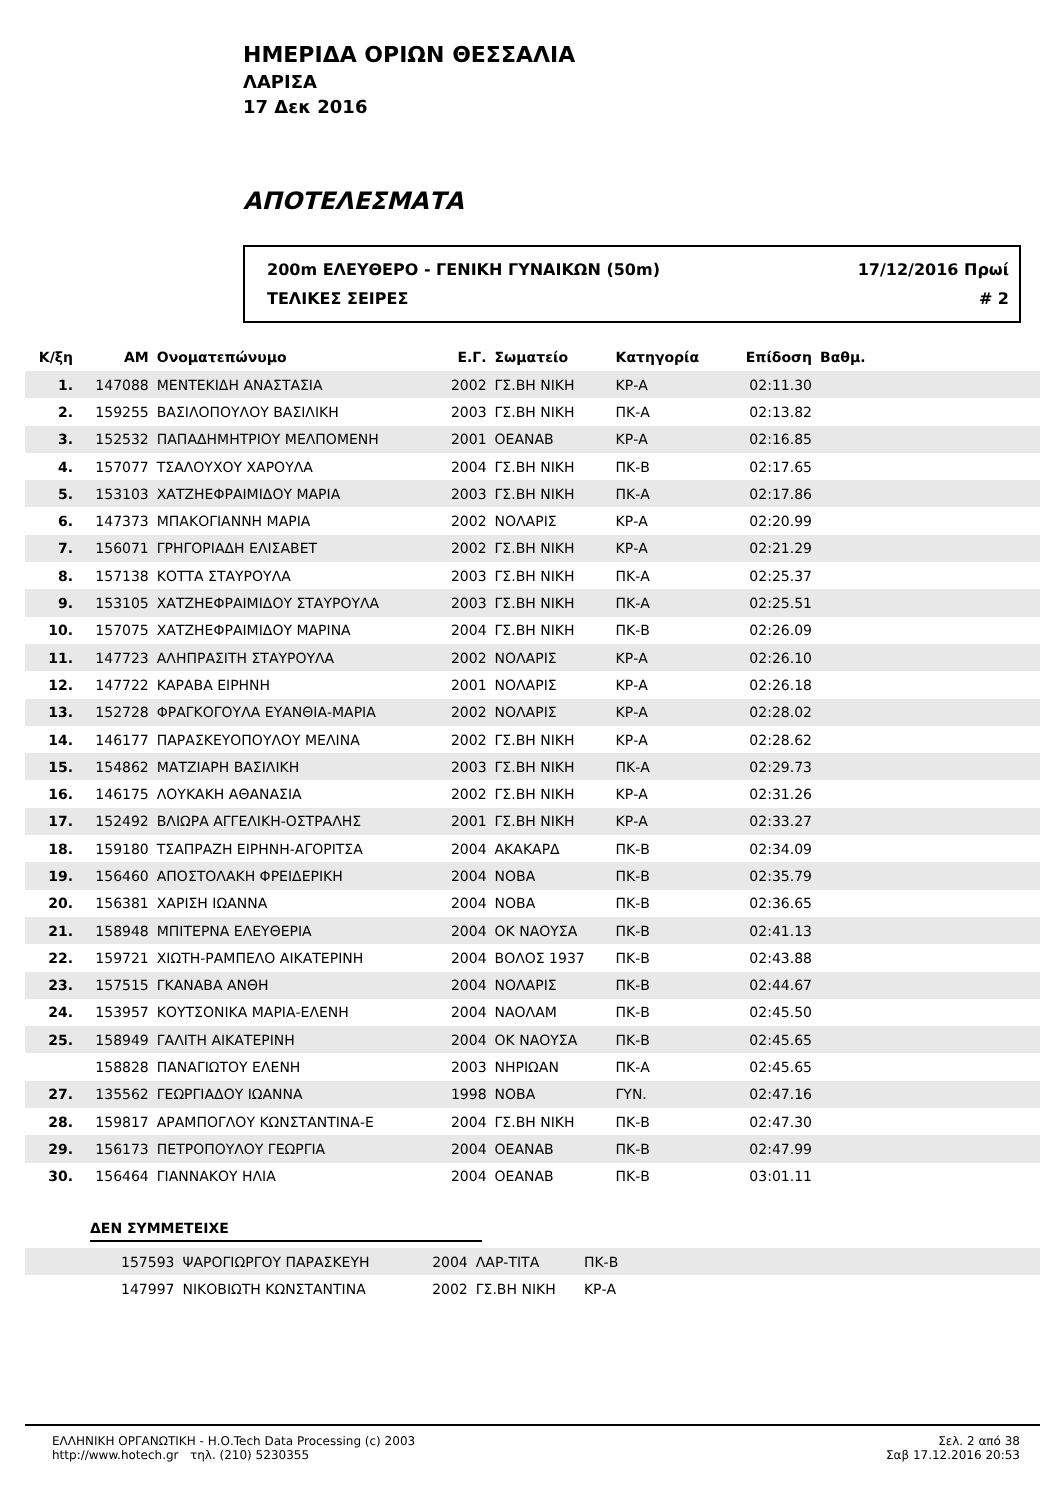ΗΜΕΡΙΔΑ ΟΡΙΩΝ ΘΕΣΣΑΛΙΑ
ΛΑΡΙΣΑ
17 Δεκ 2016
ΑΠΟΤΕΛΕΣΜΑΤΑ
200m ΕΛΕΥΘΕΡΟ - ΓΕΝΙΚΗ ΓΥΝΑΙΚΩΝ (50m) 17/12/2016 Πρωί
ΤΕΛΙΚΕΣ ΣΕΙΡΕΣ # 2
| Κ/ξη | ΑΜ | Ονοματεπώνυμο | Ε.Γ. | Σωματείο | Κατηγορία | Επίδοση | Βαθμ. | |
| --- | --- | --- | --- | --- | --- | --- | --- | --- |
| 1. | 147088 | ΜΕΝΤΕΚΙΔΗ ΑΝΑΣΤΑΣΙΑ | 2002 | ΓΣ.ΒΗ ΝΙΚΗ | ΚΡ-Α | 02:11.30 | | |
| 2. | 159255 | ΒΑΣΙΛΟΠΟΥΛΟΥ ΒΑΣΙΛΙΚΗ | 2003 | ΓΣ.ΒΗ ΝΙΚΗ | ΠΚ-Α | 02:13.82 | | |
| 3. | 152532 | ΠΑΠΑΔΗΜΗΤΡΙΟΥ ΜΕΛΠΟΜΕΝΗ | 2001 | ΟΕΑΝΑΒ | ΚΡ-Α | 02:16.85 | | |
| 4. | 157077 | ΤΣΑΛΟΥΧΟΥ ΧΑΡΟΥΛΑ | 2004 | ΓΣ.ΒΗ ΝΙΚΗ | ΠΚ-Β | 02:17.65 | | |
| 5. | 153103 | ΧΑΤΖΗΕΦΡΑΙΜΙΔΟΥ ΜΑΡΙΑ | 2003 | ΓΣ.ΒΗ ΝΙΚΗ | ΠΚ-Α | 02:17.86 | | |
| 6. | 147373 | ΜΠΑΚΟΓΙΑΝΝΗ ΜΑΡΙΑ | 2002 | ΝΟΛΑΡΙΣ | ΚΡ-Α | 02:20.99 | | |
| 7. | 156071 | ΓΡΗΓΟΡΙΑΔΗ ΕΛΙΣΑΒΕΤ | 2002 | ΓΣ.ΒΗ ΝΙΚΗ | ΚΡ-Α | 02:21.29 | | |
| 8. | 157138 | ΚΟΤΤΑ ΣΤΑΥΡΟΥΛΑ | 2003 | ΓΣ.ΒΗ ΝΙΚΗ | ΠΚ-Α | 02:25.37 | | |
| 9. | 153105 | ΧΑΤΖΗΕΦΡΑΙΜΙΔΟΥ ΣΤΑΥΡΟΥΛΑ | 2003 | ΓΣ.ΒΗ ΝΙΚΗ | ΠΚ-Α | 02:25.51 | | |
| 10. | 157075 | ΧΑΤΖΗΕΦΡΑΙΜΙΔΟΥ ΜΑΡΙΝΑ | 2004 | ΓΣ.ΒΗ ΝΙΚΗ | ΠΚ-Β | 02:26.09 | | |
| 11. | 147723 | ΑΛΗΠΡΑΣΙΤΗ ΣΤΑΥΡΟΥΛΑ | 2002 | ΝΟΛΑΡΙΣ | ΚΡ-Α | 02:26.10 | | |
| 12. | 147722 | ΚΑΡΑΒΑ ΕΙΡΗΝΗ | 2001 | ΝΟΛΑΡΙΣ | ΚΡ-Α | 02:26.18 | | |
| 13. | 152728 | ΦΡΑΓΚΟΓΟΥΛΑ ΕΥΑΝΘΙΑ-ΜΑΡΙΑ | 2002 | ΝΟΛΑΡΙΣ | ΚΡ-Α | 02:28.02 | | |
| 14. | 146177 | ΠΑΡΑΣΚΕΥΟΠΟΥΛΟΥ ΜΕΛΙΝΑ | 2002 | ΓΣ.ΒΗ ΝΙΚΗ | ΚΡ-Α | 02:28.62 | | |
| 15. | 154862 | ΜΑΤΖΙΑΡΗ ΒΑΣΙΛΙΚΗ | 2003 | ΓΣ.ΒΗ ΝΙΚΗ | ΠΚ-Α | 02:29.73 | | |
| 16. | 146175 | ΛΟΥΚΑΚΗ ΑΘΑΝΑΣΙΑ | 2002 | ΓΣ.ΒΗ ΝΙΚΗ | ΚΡ-Α | 02:31.26 | | |
| 17. | 152492 | ΒΛΙΩΡΑ ΑΓΓΕΛΙΚΗ-ΟΣΤΡΑΛΗΣ | 2001 | ΓΣ.ΒΗ ΝΙΚΗ | ΚΡ-Α | 02:33.27 | | |
| 18. | 159180 | ΤΣΑΠΡΑΖΗ ΕΙΡΗΝΗ-ΑΓΟΡΙΤΣΑ | 2004 | ΑΚΑΚΑΡΔ | ΠΚ-Β | 02:34.09 | | |
| 19. | 156460 | ΑΠΟΣΤΟΛΑΚΗ ΦΡΕΙΔΕΡΙΚΗ | 2004 | ΝΟΒΑ | ΠΚ-Β | 02:35.79 | | |
| 20. | 156381 | ΧΑΡΙΣΗ ΙΩΑΝΝΑ | 2004 | ΝΟΒΑ | ΠΚ-Β | 02:36.65 | | |
| 21. | 158948 | ΜΠΙΤΕΡΝΑ ΕΛΕΥΘΕΡΙΑ | 2004 | ΟΚ ΝΑΟΥΣΑ | ΠΚ-Β | 02:41.13 | | |
| 22. | 159721 | ΧΙΩΤΗ-ΡΑΜΠΕΛΟ ΑΙΚΑΤΕΡΙΝΗ | 2004 | ΒΟΛΟΣ 1937 | ΠΚ-Β | 02:43.88 | | |
| 23. | 157515 | ΓΚΑΝΑΒΑ ΑΝΘΗ | 2004 | ΝΟΛΑΡΙΣ | ΠΚ-Β | 02:44.67 | | |
| 24. | 153957 | ΚΟΥΤΣΟΝΙΚΑ ΜΑΡΙΑ-ΕΛΕΝΗ | 2004 | ΝΑΟΛΑΜ | ΠΚ-Β | 02:45.50 | | |
| 25. | 158949 | ΓΑΛΙΤΗ ΑΙΚΑΤΕΡΙΝΗ | 2004 | ΟΚ ΝΑΟΥΣΑ | ΠΚ-Β | 02:45.65 | | |
| | 158828 | ΠΑΝΑΓΙΩΤΟΥ ΕΛΕΝΗ | 2003 | ΝΗΡΙΩΑΝ | ΠΚ-Α | 02:45.65 | | |
| 27. | 135562 | ΓΕΩΡΓΙΑΔΟΥ ΙΩΑΝΝΑ | 1998 | ΝΟΒΑ | ΓΥΝ. | 02:47.16 | | |
| 28. | 159817 | ΑΡΑΜΠΟΓΛΟΥ ΚΩΝΣΤΑΝΤΙΝΑ-Ε | 2004 | ΓΣ.ΒΗ ΝΙΚΗ | ΠΚ-Β | 02:47.30 | | |
| 29. | 156173 | ΠΕΤΡΟΠΟΥΛΟΥ ΓΕΩΡΓΙΑ | 2004 | ΟΕΑΝΑΒ | ΠΚ-Β | 02:47.99 | | |
| 30. | 156464 | ΓΙΑΝΝΑΚΟΥ ΗΛΙΑ | 2004 | ΟΕΑΝΑΒ | ΠΚ-Β | 03:01.11 | | |
ΔΕΝ ΣΥΜΜΕΤΕΙΧΕ
| | 157593 | ΨΑΡΟΓΙΩΡΓΟΥ ΠΑΡΑΣΚΕΥΗ | 2004 | ΛΑΡ-ΤΙΤΑ | ΠΚ-Β | |
| | 147997 | ΝΙΚΟΒΙΩΤΗ ΚΩΝΣΤΑΝΤΙΝΑ | 2002 | ΓΣ.ΒΗ ΝΙΚΗ | ΚΡ-Α | |
ΕΛΛΗΝΙΚΗ ΟΡΓΑΝΩΤΙΚΗ - Η.Ο.Tech Data Processing (c) 2003
http://www.hotech.gr τηλ. (210) 5230355
Σελ. 2 από 38
Σαβ 17.12.2016 20:53